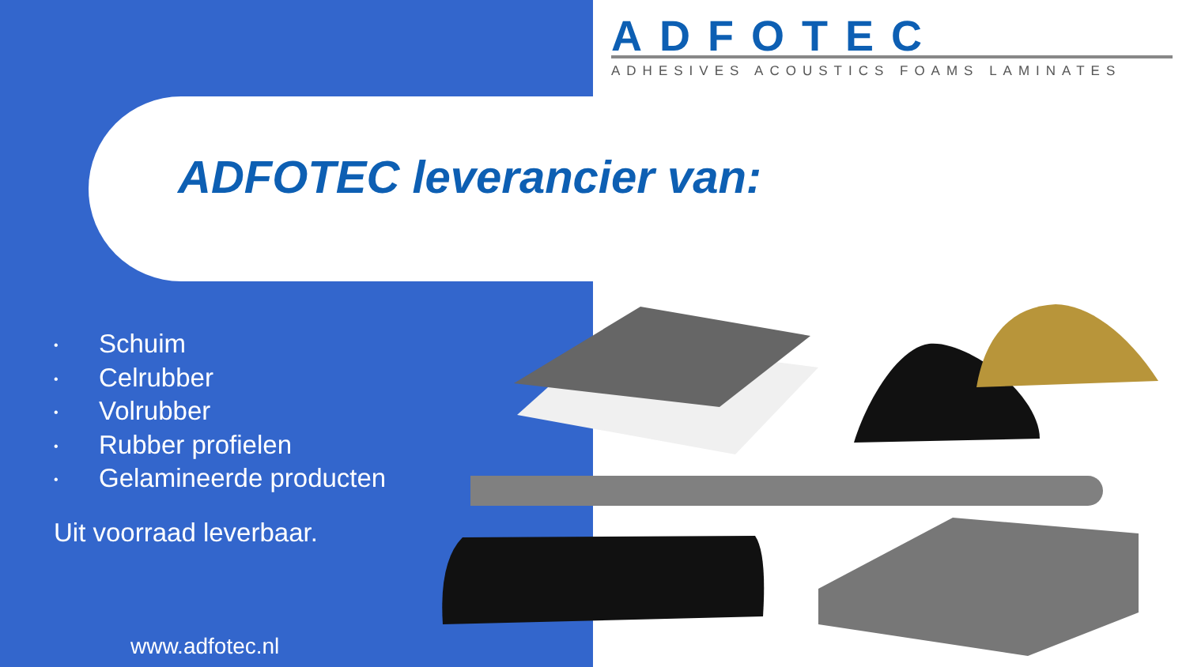ADFOTEC
ADHESIVES ACOUSTICS FOAMS LAMINATES
ADFOTEC leverancier van:
• Schuim
• Celrubber
• Volrubber
• Rubber profielen
• Gelamineerde producten
Uit voorraad leverbaar.
www.adfotec.nl